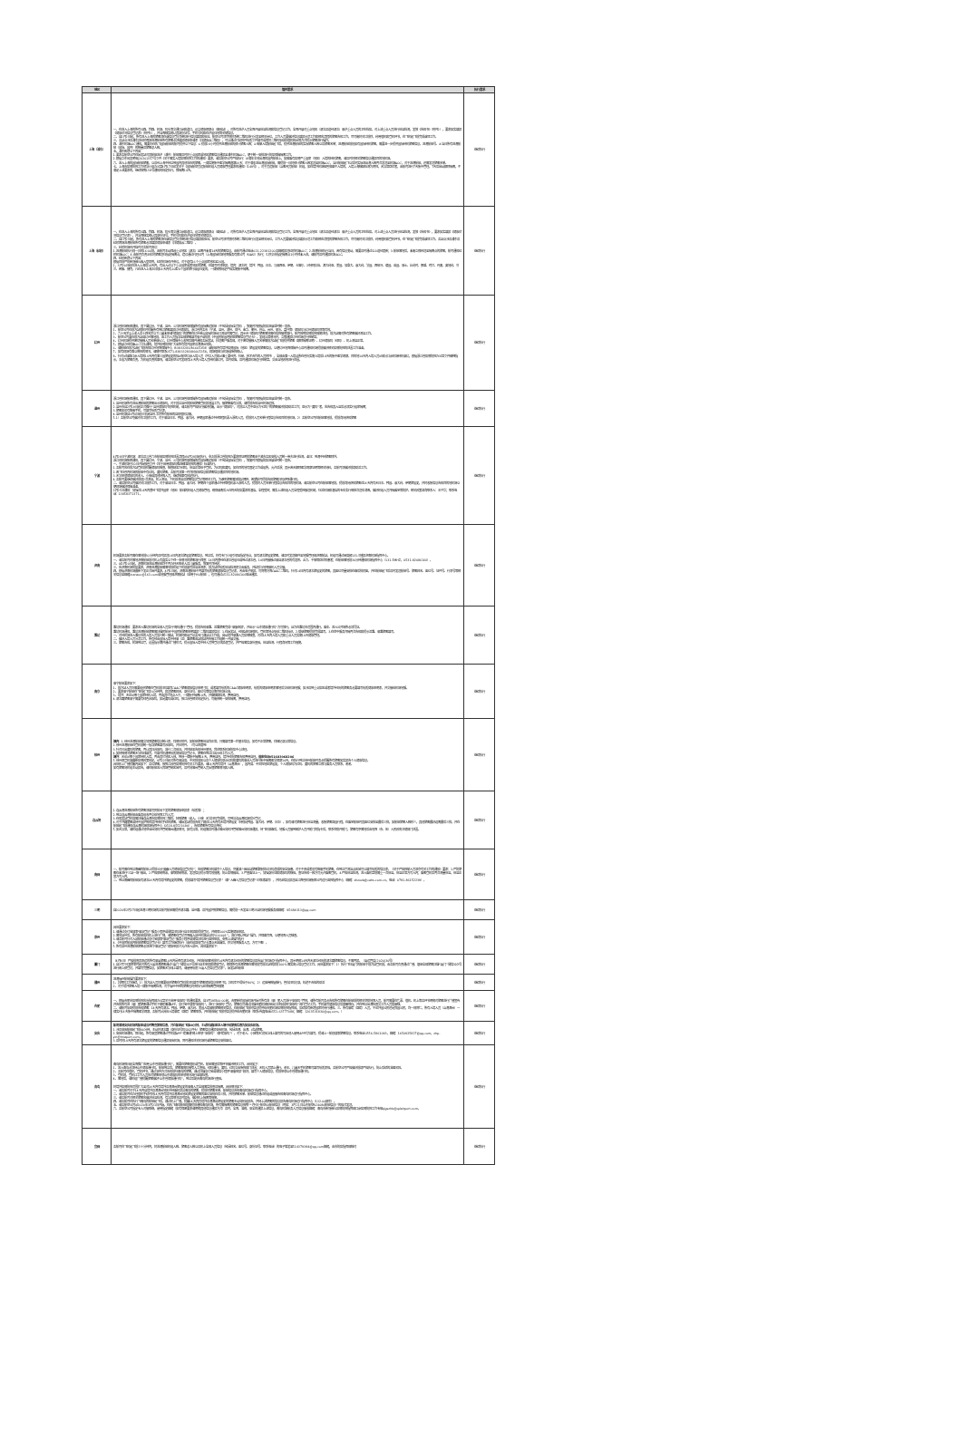| 地区 | 管控要求 | 执行要求 |
| --- | --- | --- |
| 上海（浦东） | 一、在进入上海的所有公路、铁路、机场、码头等交通口岸和道口，设立健康观察点（留验站），对所有进沪人员全面开展体温检测和信息登记工作。全面开展对重点地区（湖北及途经湖北）来沪重点人员的卫生检疫。对上述重点人员进行体温检测，发放《告知书》（附件2），要求如实填报《健康状况信息登记表》（附件3），并当面核实确认其身份证号、手机号码和在沪居住地等关键信息。 二、自2月2日起，所有进入上海的旅客须在该信息登记系统进行信息填报和验证。航空公司须尽快将系统二维码进行分发至相关岗位，工作人员要做好信息填报示范工作和相应流程的旅客告知工作，尽可能将关口前移，利用值机和登机环节，在飞机起飞前完成该项工作。 三、各站点涉及浦东及虹桥两场进港航班所有旅客必须填报健康申请表（扫健康云二维码），可以通过打印附件纸质文件填写或者将二维码张贴在值机柜台等方式提示旅客进行操作。 四、浦东机场AOC通知，需要仍在执飞国际航班的航司提供以下信息：①提前24小时提供进港航班的预计旅客人数；②每架入境航班起飞后，提供进港航班的实际旅客人数以及旅客名单；进港航班前段如有国际转机旅客，需要进一步提供国际转机旅客信息。进港航班号、③当日所有进港航班（国际、国内）的数量及旅客总人数。 五、浦东新增以下内容： 1.要求各航空公司在始发站对其航班进沪（浦东）航班需及时将重点国家或地区旅客信息通报至浦东机场AOC，便于统一安排进行防疫保障隔离工作。 2.根据华东局发明电[2020]357号文件《关于落实入境疫情防控工作的通知》要求，请各航空公司严格执行：从满车本地出港的国内航班上，如搭乘有疫情严重国家（地区）入境的转机旅客，请及时将相关旅客信息通报目的地机场。 六、进入上海的国际航班旅客，以及经上海中转达到国内其他城市的旅客，一律实施集中医学隔离观察14天；对于满车进出港国际航班，需提前一日将预计旅客人数发送至机场AOC，当日航班起飞以后将实际进出港人数再次发送至机场AOC，对于进港航班，还需发送旅客名单。 七、上海市疫情防控工作领导小组办公室4月17日印发关于《国际航空货运航班机组人员健康管理要求的通知》（149号），对于货运航班（含客改货航班）机组，如在境外机场短暂停留不入境的，入境上海核酸检测为阴性，无异常症状者，由航司进行7天集中管理。7天后启动解除隔离，不满足上述要求的，继续按照138号通知的规定执行，即隔离14天。 | 继续执行 |
| 上海（虹桥） | 一、在进入上海的所有公路、铁路、机场、码头等交通口岸和道口，设立健康观察点（留验站），对所有进沪人员全面开展体温检测和信息登记工作。全面开展对重点地区（湖北及途经湖北）来沪重点人员的卫生检疫。对上述重点人员进行体温检测，发放《告知书》，要求如实填报《健康状况信息登记表》，并当面核实确认其身份证号、手机号码和在沪居住地等关键信息。 二、自2月2日起，所有进入上海的旅客须在该信息登记系统进行信息填报和验证。航空公司须尽快将系统二维码进行分发至相关岗位，工作人员要做好信息填报示范工作和相应流程的旅客告知工作，尽可能将关口前移，利用值机和登机环节，在飞机起飞前完成该项工作。各站点涉及浦东及虹桥两场进港航班所有旅客必须填报健康申请表（扫健康云二维码）。 三、虹桥机场召开临时对各航司会议： 1.进港航班执行前一日的16:00前，由航司主动筛选重点地区（湖北）且离开未满14天的旅客信息，由航司通过电话021-22381200及邮箱报送虹桥机场AOC；2.进港航班执行当日，若有信息变动，需要及时通过以上途径更新；3.航班落地后，未能立即转送至隔离点的旅客，航司通知虹桥机场AOC；4.由航司负责派车将旅客送往指定隔离点，建议通过代理公司（上海国际机场地面服务有限公司（SIAS））执行；5.移交市指定隔离点1小时任未入驻，请航司及时通报机场AOC。 四、虹桥新增以下内容： 根据目前严防新冠肺炎输入型病例，虹桥机场召开会议，对于途有16个重点国家地区至24国。 1、3月20日起在进入上海前14天内，有出入过以下重点国家或者地区的旅客，在填写时须申报。境内：湖北省；境外：韩国、日本、马来西亚、伊朗、卡塔尔、沙特阿拉伯、澳大利亚、美国、加拿大、意大利、法国、西班牙、德国、英国、瑞士、比利时、挪威、荷兰、丹麦、奥地利、芬兰、希腊、捷克，凡在进入上海之日前14天内有上述24个国家旅行或居住史的，一律按照规定严格实施集中隔离。 | 继续执行 |
| 杭州 | 浙江省机场集团通知，其下属杭州、宁波、温州、义乌机场暂停保障所有国际客运航班（不包括国际全货机），恢复时间根据防疫进展适时统一发布。 1、航空公司在前方站值机时提醒所有到杭旅客填报杭州健康码，浙江省内各市（宁波、温州、湖州、绍兴、金华、衢州、舟山、台州、丽水、嘉兴等）健康码与杭州健康码同等有效。 2、六十周岁以上老人及十四周岁以下儿童未申请“健康码”的旅客在杭州萧山国际机场出口测温时需登记，其余无“健康码”旅客落地需在疫控接查放行，航司按照疫情防控措施处理。前方站需对所有旅客做好测温工作。 3、航空公司要在前方站或杭州落地前，由工作人员指导全部旅客填写电子或纸质《中国民航国内航班旅客信息登记卡》。发现异常情况时，立即通报杭州机场运行控制室。 4、杭州机场提供密切接触人员名单给RCC，杭州保障中心收到后邮件通知各始发站，抄送客户服务部，对于密切接触人员名单需前方站起飞前提供旅客《解除隔离证明》、杭州健康码（绿码）、机上测温正常。 5、根据杭州机场AOC口头通知，境外疫情防控扩大至所有境外国家及港澳台地区。 6、请航班在前方站起飞前告知杭州地面保障中心（83833283/86665358）该航班内有境外疫情国际（地区）旅居史的旅客信息，以便杭州地面保障中心及时通知机场提前做好相关疫情防控的处置工作准备。 7、如有现场有难以豪控的情况，请随时联系0571-83833283/86665358，现场值班与机场或疾控确认。 8、针对从陆路口岸入境的14天内有第三国旅居史的拟从航空口岸入境人员（外交人员和从事重要经贸、科研、技术合作的人员除外），全部由第一入境点所在省份实施入境后14天的集中医学观察。目的地14天内入境人员从部分口岸机场转机来杭，根据浙江省疫情防控办公室文件精神指示，本着为旅客负责，为机组负责的原则，请各航空公司发现有14天内入境人员转机来杭时，及时劝阻，及时通报机场运行控制室，交由当地政府进行处置。 | 继续执行 |
| 温州 | 浙江省机场集团通知，其下属杭州、宁波、温州、义乌机场暂停保障所有国际客运航班（不包括国际全货机），恢复时间根据防疫进展适时统一发布。 1.温州机场所有进出港航班的旅客出示健康码，对于抵达温州的航班旅客登机前测温工作，接旅客乘有异常，请提前告知温州机场运控。 2.温州市自2月19日起正式推行“温州健康码”防控机制，请各航司严格执行做好提醒，出示“健康码”，对抵达人员中显示为“红码”的旅客做好前端劝返工作；显示为“黄码”者，应告知其入温后必须实行居家隔离； 3.旅客如没有智能手机，可填写纸质登记表。 4.温州机场自3月4日起已关闭温州-北京所有航班的自助值机功能。 5.1）各航空公司做好关口前移工作，对于来自日本、韩国、意大利、伊朗国家通过中转联程机票入浙的人员，提前将人员名单行程信息告知目的地机场。2）各航空公司在航班落地前，提前询问获知旅客 | 继续执行 |
| 宁波 | 4月28日宁波机场：湖北及三省六市航班疫情防控处置流程从4月28日起执行，参之前浙江省防控办要求除证明的旅客由宁波市各区安排人员统一带去进行检测。备注：到港中转旅客除外。 浙江省机场集团通知，其下属杭州、宁波、温州、义乌机场暂停保障所有国际客运航班（不包括国际全货机），恢复时间根据防疫进展适时统一发布。 一、宁波机场于20日开始按省文件《关于启用健康码推进精准防控的通知》标准执行。 1.各航司应在前方站登机前提醒健康码核查，核查结果为绿码，体温正常给予登机。为红码和黄码，如在目的地有固定工作或居所，允许返浙；其余若无解除医学观察证明等相关材料，各航司须做好前端劝返工作。 2.若飞往省内机场的航班中有红码，黄码旅客，各航司须第一时间将航班信息和旅客信息通报目的地机场。 3.无法申领健康码的老人、小孩或其他特殊人员，继续按原有规定执行。 4.各航司要继续做好前端2次测温，机上测温，下机前测温及旅客信息登记等相关工作。为避免旅客落地排队拥挤，希望航司提前告知旅客扫码获取通行码。 二、请各航空公司做好关口前移工作，对于来自日本、韩国、意大利、伊朗四个国家通过中转联程机票入浙的人员，提前将人员名单行程信息告知目的地机场。请各航空公司在航班落地前，提前询问获知旅客近14天内有无日本、韩国、意大利、伊朗旅居史，并将收集信息告知目的地机场以便现场做好保障准备。 3月25日通知：加强近14天内曾经飞境外国家（地区）航线的机组人员健康管理，确保来甬后入住符合防疫要求的酒店，全程受控；落实上述机组人员全程受控接送机制，往返机场和酒店的专车实行每批次送车消毒，做好机组人员间隔乘坐等防护。相关政策咨询联系人：王兴华；联系电话：13858371371。 | 继续执行 |
| 济南 | 机场要求各航司需在落地前30分钟内及时报送14日内湖北旅居史旅客信息，到达后，将有专门小组引领至指定地点，如有湖北旅居史旅客，请及时发送邮件至地服管理部济南航站，机组可通过甚高频131.5播报济南机场指挥中心。 一、请各航司将落地济南航班前对机上有真实以下任一参情况的旅客进行筛查：14日内曾经在湖北省居住或到过湖北省，14日内接触过来自湖北省的有发热、乏力、干咳等症状的患者；在航班落地前30分钟通知机场指挥中心（131.5MHZ，0531-82086166）。 三、从2月20日起，济南机场进出港航班均不再办理无陪老人及儿童服务，恢复时间待定。 三、应济南机场防疫要求，济南进港航班需落地前机组下机前填写体温监测表，前方站将纸质体温检测表交由乘务，并粘后与地面接机人员交接。 四、根据济南机场最新下发正式函件要求，4月1日起，济南进港航班不再填写纸质旅客健康信息登记表，改由电子申报，可同期方面CAAC二维码。针对14日内有湖北旅居史的旅客，其座位尽量安排在靠后排就座，并在航班起飞后及时发送航班号、旅客姓名、座位号、证件号、行李号等相关信息至邮箱jinanaoc@163.com或地服管理部济南航站（适用于HU航班），也可通过0531-82086166电话通报。 | 继续执行 |
| 潍坊 | 潍坊机场通知：要求进入潍坊机场的全部人员实行“亮码通行”管理。提前告知来潍、返潍旅客完成“来鲁申报”，并出示“山东健康通行码”方可放行，且为在潍坊市范围内通行，乘车、进入公共场所必须凭证。 潍坊机场通知，潍坊进港航班旅客需扫描民航局“中国民航旅客申明填报”二维码填报信息：1.在始发站，经停站机场值机，登机等地点张贴二维码标识，2.餐促旅客提前完成填写。3.在空中服务间隔再次告知和提示返潍、来潍旅客填写。 一、对经机场进入潍坊市的入境人员实行统一接站，机场将距出厅设置专门通站点工作组，启动境外来潍人员疫情核查，对近14天内入境人员和重点人员实施14天健康管理。 二、做好入境人员分流工作。所有经由国际入境中转来（返）潍旅客由站前站内衔接工作组统一开展交接。 三、旅客告知。机场到达厅，设置指示牌并通过广播形式，提示国际入境中转人员到登记处报道登记，并严格落实身份查验，体温检测、行程询问等工作措施。 | 继续执行 |
| 南京 | 来宁航班要求如下： 1、前方站人员仍需要组织旅客在登机前扫码填写CAAC“旅客健康信息申明”码；或者填写纸质的CAAC健康申明表，纸质的健康申明表落地后交给机场地服；如涉及到重点疫区或者境外经历的旅客务必要填写纸质健康申明表，并交接给机场地服。 2、要求来宁航班在飞机起飞后30分钟内，报送旅客姓名、身份证号、座位号等信息南京机场公安。 3、境外：无论从哪个国家转机入境，再由其它地点入宁，一律集中隔离14天，并做核酸检测，费用自理。 4.湖北籍旅客来宁需要有绿色苏康码，如是黄码或红码，按江苏省相关规定执行，可能会统一安排隔离，费用自理。 | 继续执行 |
| 徐州 | 境内 ：1.徐州进港航班需交地面旅客信息统计表，详情见附件。如航班旅客体温均正常，只需填写第一栏基本信息，如有不正常旅客，详细记录异常信息。 2.徐州进港航班在登机前统一指导旅客填写苏康码，并见附件。（可以四度到） 3.针对已出黄码的旅客，再让其扫苏康码，进行二次验证，并将结果告知徐州基地，我处联系机场防疫中心处理。 4.如特殊情况旅客无法在线填写，可填写机通用纸质健康信息登记卡，旅客在到达口出示给工作人员。 境外 ：无论从哪个国家转机入境，再由其它地区入徐，到徐一律集中隔离14天，费用自理。境外经历旅客告知费用自理。 值班电话051683068206 5.徐州观音机场最新疫情政策规定，4月22日起对所有来自高、中风险地区以及个人健康码显示红码和黄码的来苏人员进行集中隔离医学观察14天，在执行到达徐州航班时务必提醒所有旅客如实报告个人健康信息。 具体机上广播提醒内容如下：各位旅客，按照江苏省疫情防控有关工作要求，请14天内有境外（含港澳台），国内高、中风险地区旅居史，个人健康码为红码、黄码的旅客立即与乘务人员联系，谢谢。 如有旅客向机组主动报告，请在航班进入我场管制区域时，及时向塔台管制人员反馈旅客情况和人数。 | 继续执行 |
| 连云港 | 1.连云港进港航班所有旅客须填写民航局下发的旅客健康申报表（纸质版）； 2.到达连云港航班由乘务组收齐交给地面工作人员； 3.在值发站登机前需扫描连云港市疫情防控二维码。特殊旅客（老人、小孩）无法扫码完成的，可到达连云港机场后补登记； 4.对于外籍旅客或持中国护照的境外转机手续的旅客，请始发站提前告知了解近14天内有无境外旅居史（特别是韩国、意大利、伊朗、日本）。如有请对旅客进行体温测量，收集旅客回国行程，在乘坐航班时其座位安排至最后三排，如航班旅客人数较少，其他旅客最好远离最后三排，并在航班起飞前通知连云港机场现场指挥中心（0518-85521694），告知旅客所有信息资料； 5.如无异常，请机组通过地空话台向机坪管制塔台通报情况；如有异常，机组需及时通过塔台向机坪管制塔台向机场通报，待飞机停靠后，地服人员接到医护人员开舱门的指令后，联系空勤开舱门，旅客有序落地后由地面（市、区）人民政府卫健部门处置。 | 继续执行 |
| 南昌 | 一、航司需在到达南昌的航班上提前公示“来昌人员健康信息登记码”；告知旅客扫码填写个人信息，尽量减少因出站旅客聚集排队扫码造成的安全隐患。对于不会或者没有智能手机旅客，在到达厅测温点区域可以填写纸质的信息表。《关于严格控制人员进京有关工作的通知》要求：1.严防旅客在未进行“三站一场”输出，2.严格限制购票，来取限制购票，发送信息提示等有效措施，防止疫情输出。3.严查乘证上一，加强身份证和健康码的核验，查证告知一致方可允许乘客登机，4.严格体温检测，进入乘机室前需重一次体温，体温正常方可入内；乘客登机后再次测量体温，体温正常方可入内。 二、到达南昌的航班如有湖北14天内有境外旅居史的旅客，提前填写“境外旅客信息登记表”（原“入昌人员信息登记表”已取消填写），并将此信息报送至江西省机场集团公司运行监控指挥中心（邮箱：zhzxzb@cahs.com.cn，电话：0791-86152239）。 | 继续执行 |
| 三明 | 自2020年2月27日起进港三明机场的各航司航班需提供湖北籍、温州籍、及外国护照旅客信息，需提前一天发至三明沙县机场地服服务部邮箱：95684313@qq.com | 继续执行 |
| 泉州 | 具体要求如下： 1.请通过支付宝搜索“来泉登记”服务小程序或微信扫码进行自主申报和提前登记，并确保100%实施健康申报。 2.落地泉州后，所有航班应在机上进行广播，请旅客在登记页面输入泉州机场站点码“000001”，进行“确认到站”操作，并保留页面，以便地面人员核查。 3.请各航司针对入泉航班通过支付宝搜索“来泉登记”服务小程序或微信扫码进行监控申报，参照上述操作执行 4.《中国民航国内航班旅客信息登记卡》填写工作继续执行（由机组回收登记卡清点无缺漏后，移交地面服务人员，方可下客）。 5.所有泉州进港航班旅客必须进行“来泉登记”健康申报才允许进入泉州，具体要求如下： | 继续执行 |
| 厦门 | （4月4日）严格排查其承运的所有来厦旅客14天内是否有湖北经历，并在航班落地前将14天内有湖北经历的旅客信息报告厦门机场运行指挥中心，其余明确14天内无湖北经历的湖北籍旅客信息，不需再报。（厦运管委[2020]30号） 1.自2月7日凌晨零时起对所有入厦进港旅客通过“i厦门”微信公众号进行自主申报和健康登记，确保所有进港旅客在落地前完成本站申报前100%落实网上信息登记工作。具体要求如下：1）执行飞往厦门的航班于前方站登机前，由各航司负责通过广播、督促全部旅客扫描“i厦门”微信公众号进行网上预登记，并填写完整信息，如旅客无法线上填写，请使用纸质“入厦人员信息登记表”。始发站在航班 | 继续执行 |
| 福州 | 进港福州航班操作要求如下： 1、扫两码工作继续，1）前方站人员仍需要组织旅客在登机前扫码填写“旅客健康信息申明”码，扫码率不得低于80%；2）运营商数据核行，暂存扫码记录，轨迹不合格的劝返 2、对于境外旅客入境一律集中隔离检测，对于福州中转的旅客也将会执行此项隔离管控措施 | 继续执行 |
| 合肥 | 一、根据合肥市疫情防控应急指挥部办公室关于启用“安康码”的通知要求，自3月19日00:00起，合肥新桥国际机场开始对所有进（来）肥人员进行“安康码”管控，请所有航司务必告知所有旅客在航班前的相关空勤地面人员，航司需要在售票、值机、机上等各环节明确对旅客进行广播宣传并告知所有进（来）肥旅客通过手机下载皖事通APP，支付宝中搜索“安康码”，进行“安康码”登记。旅客也可通过扫描合肥机场航班出口处张贴的“安康码”进行登记工作。手机填写健康信息后截图保存，并在到达出港检查交工作人员的审核。 二、请航司协助提前告知旅客：14天内有湖北、韩国、伊朗、意大利、美国入境来航旅客相关信息，在航班起飞前将信息提供给合肥机场疫情防控指挥部，后续如有新增国家将另行通知。三、所有来皖（回皖）人员，不论外国公民还是我国公民，均一视同仁，所有入境人员（含港澳台）一律实行14天集中隔离医学观察，各航司从具体入境来皖（回皖）旅客联系，并在航班起飞前将信息提供给合肥机场（联系/传真电话0551-63777088；邮箱：1263531830@qq.com。） | 继续执行 |
| 安庆 | 航司落地安庆机场的航班请及时筹查旅客信息，并在航班起飞前40分钟，主动将该航班进入境中转旅客信息告知安庆机场。 1.涉及安庆航班起飞前40分钟，主动将湖北籍（身份证号码以42开头）旅客信息通报安庆机场，包括进港、出港、过站旅客。 2.安庆机场通知，即日起，所有来宜旅客通过手机端APP“皖事通”网上申领“安康码”（原“皖康码”），对于老人、小孩等无法独立线上填写的可由他人使用APP代为填写，提请上一航段搜索旅客信息。联系电话0556-5861093，邮箱：1650925827@qq.com，zhp-yin@hnaport.com。 3.及时将14天内有湖北旅居史的旅客信息通报安庆机场，同时通知处关机场将该旅客信息安排座位。 | 继续执行 |
| 青岛 | 青岛机场即日起全面推广应用“山东省健康通行码”，需要在旅客值机或登机、航班落地后等环节做好相关工作，具体如下： 1、进入青岛必须持山东健康通行码，航班到达后，旅客需亮码接受人工查验，绿码通行，黄码、红码交由疾控部门处置；无码人员禁止通行，老年、儿童无手机旅客可填写纸质表格，各航空公司严格做好前端严格执行，防止后续的滞留风险。 2、各航司在值机、登机环节，通过多种方式告知前往青岛的旅客，通过扫描支付宝或微信小程序“来鲁申报”模块，填写个人健康信息，提前申领山东省健康通行码。 3、登机前，登机口工作人员应对旅客申领山东健康码的申领情况进行监督检查。 4、落地后，请机组广播提醒旅客做好“山东省健康通行码”，到达后配合青岛机场进行查验。 将境外疫情防控范围扩大至对14天内有境外及港澳台旅居史的来青人员全部落实排查及隔离。具体情况如下： 一、请各航司对于14天内自境外及港澳台地区中转乘机抵达青岛的旅客，提前将旅客名单、航班信息告知青岛机场运行指挥中心。 二、请各航司在办理值机手续时将14天内有境外及港澳台地区旅居史旅客的座位安排在后三排，并将旅客名单、航班信息通过机组或直接告知青岛机场运行指挥中心。 三、请各航司对相关旅客应做好体温检测，有异常情况及时报告，做好机上隔离等措施。 四、请各航司在执行飞青岛的航班起飞后，通过机上广播，提醒14天内有境外及港澳台旅居史的旅客主动向机组报告，并持上述旅客的信息报告青岛机场运行指挥中心（132.00频率）。 五、请各航空公司从2020年3月21日开始，在执飞青岛航班前需提前通知青岛机场，所有需隔离的旅客信息按照“*月*日*航空XX航班信息（例如：3月21日山东航空SC4080航班信息）”的格式发送。 六、各航空公司指定专人对接联络，使用指定邮箱（如有保密要求请明确其他信息通报方式）及时、全面、准确、安全的通报上述信息，青岛机场航务人员信息接收邮箱：青岛市新冠肺炎疫情防控指挥部口岸疫情防控工作专班qlgszhb@qdairport.com。 | 继续执行 |
| 宜昌 | 各航司在飞机起飞前三十分钟内，将进港航班机组人数、旅客总人数以及机上全部人员信息（包括姓名、座位号、身份证号、联系电话）的电子版发至514379384@qq.com邮箱，由市防疫指挥部核对 | 继续执行 |